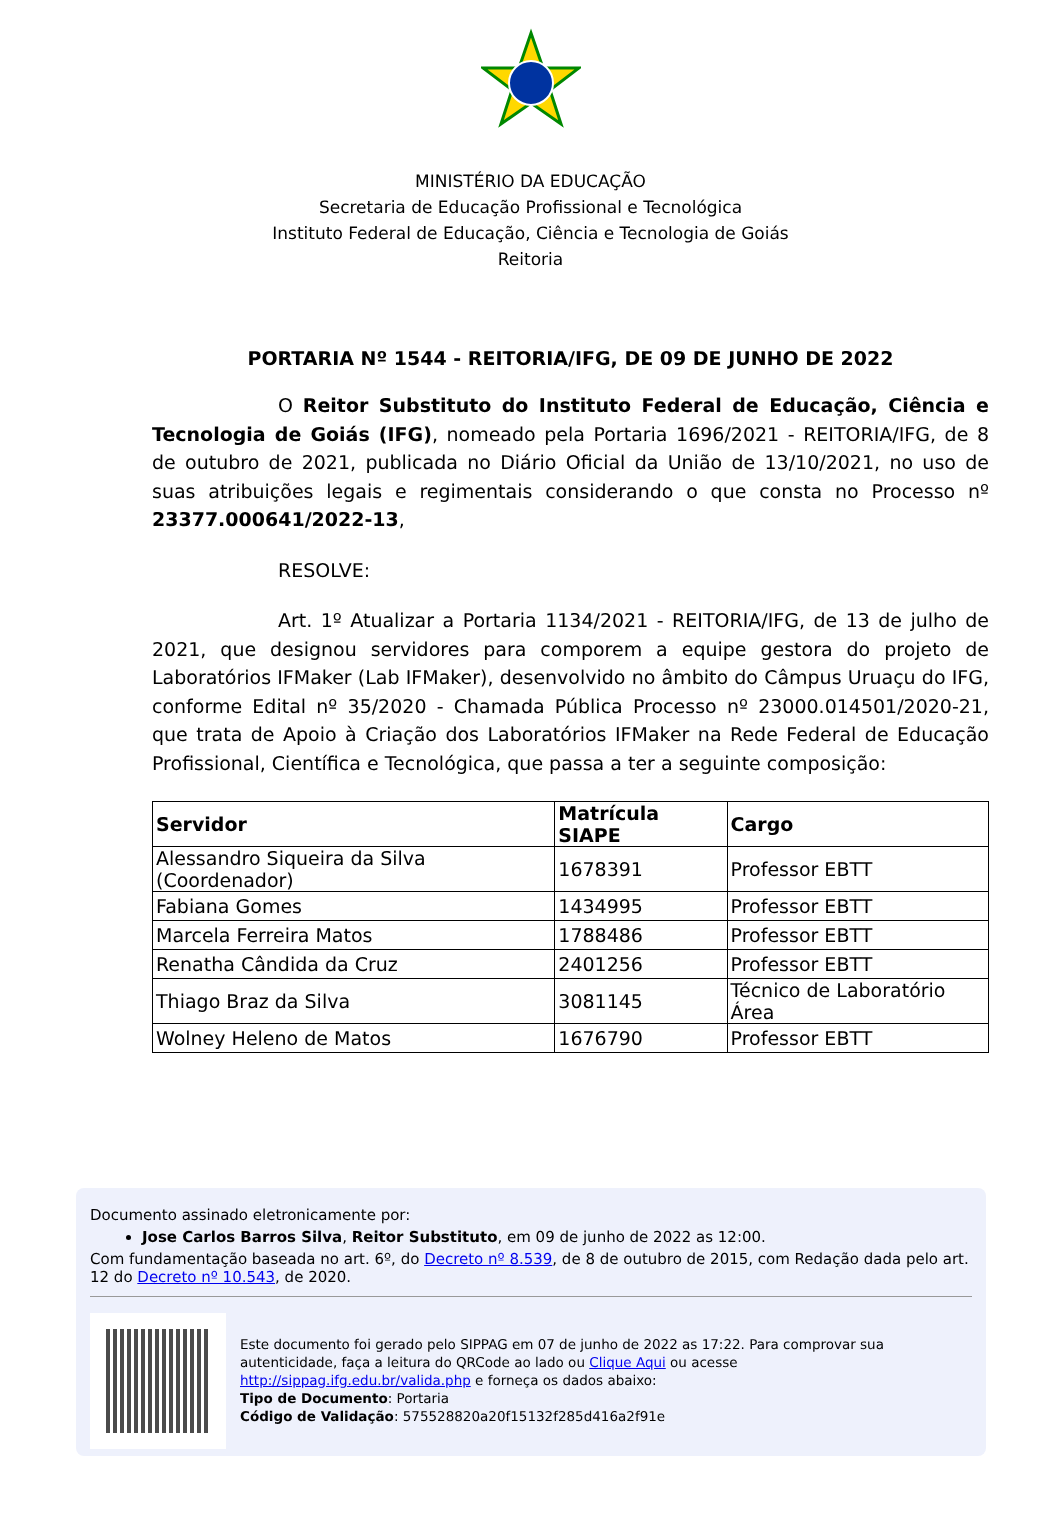MINISTÉRIO DA EDUCAÇÃO
Secretaria de Educação Profissional e Tecnológica
Instituto Federal de Educação, Ciência e Tecnologia de Goiás
Reitoria
PORTARIA Nº 1544 - REITORIA/IFG, DE 09 DE JUNHO DE 2022
O Reitor Substituto do Instituto Federal de Educação, Ciência e Tecnologia de Goiás (IFG), nomeado pela Portaria 1696/2021 - REITORIA/IFG, de 8 de outubro de 2021, publicada no Diário Oficial da União de 13/10/2021, no uso de suas atribuições legais e regimentais considerando o que consta no Processo nº 23377.000641/2022-13,
RESOLVE:
Art. 1º Atualizar a Portaria 1134/2021 - REITORIA/IFG, de 13 de julho de 2021, que designou servidores para comporem a equipe gestora do projeto de Laboratórios IFMaker (Lab IFMaker), desenvolvido no âmbito do Câmpus Uruaçu do IFG, conforme Edital nº 35/2020 - Chamada Pública Processo nº 23000.014501/2020-21, que trata de Apoio à Criação dos Laboratórios IFMaker na Rede Federal de Educação Profissional, Científica e Tecnológica, que passa a ter a seguinte composição:
| Servidor | Matrícula SIAPE | Cargo |
| --- | --- | --- |
| Alessandro Siqueira da Silva (Coordenador) | 1678391 | Professor EBTT |
| Fabiana Gomes | 1434995 | Professor EBTT |
| Marcela Ferreira Matos | 1788486 | Professor EBTT |
| Renatha Cândida da Cruz | 2401256 | Professor EBTT |
| Thiago Braz da Silva | 3081145 | Técnico de Laboratório Área |
| Wolney Heleno de Matos | 1676790 | Professor EBTT |
Documento assinado eletronicamente por:
Jose Carlos Barros Silva, Reitor Substituto, em 09 de junho de 2022 as 12:00.
Com fundamentação baseada no art. 6º, do Decreto nº 8.539, de 8 de outubro de 2015, com Redação dada pelo art. 12 do Decreto nº 10.543, de 2020.
Este documento foi gerado pelo SIPPAG em 07 de junho de 2022 as 17:22. Para comprovar sua autenticidade, faça a leitura do QRCode ao lado ou Clique Aqui ou acesse http://sippag.ifg.edu.br/valida.php e forneça os dados abaixo:
Tipo de Documento: Portaria
Código de Validação: 575528820a20f15132f285d416a2f91e